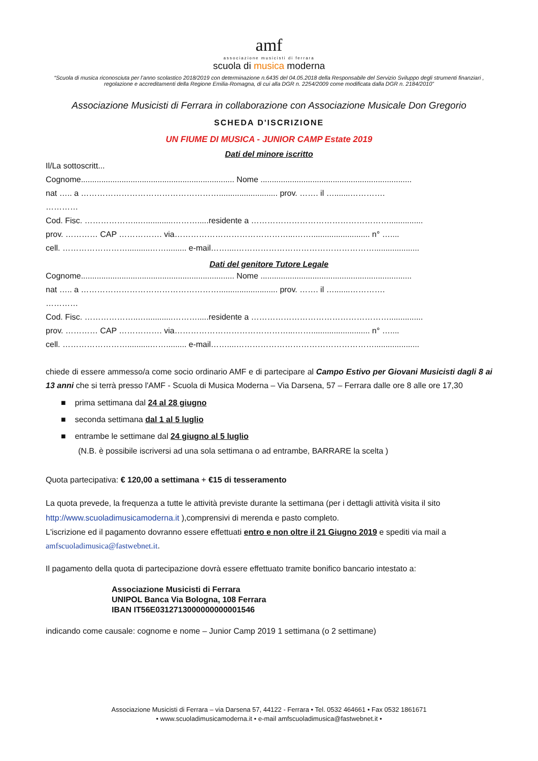amf
associazione musicisti di ferrara
scuola di musica moderna
“Scuola di musica riconosciuta per l’anno scolastico 2018/2019 con determinazione n.6435 del 04.05.2018 della Responsabile del Servizio Sviluppo degli strumenti finanziari , regolazione e accreditamenti della Regione Emilia-Romagna, di cui alla DGR n. 2254/2009 come modificata dalla DGR n. 2184/2010”
Associazione Musicisti di Ferrara in collaborazione con Associazione Musicale Don Gregorio
SCHEDA D'ISCRIZIONE
UN FIUME DI MUSICA - JUNIOR CAMP Estate 2019
Dati del minore iscritto
Il/La sottoscritt...
Cognome.................................................................... Nome ...................................................................
nat ….. a …………………………………………….......................... prov. ……. il ….......………….
…………
Cod. Fisc. ………………..…............……….....residente a ……………………………………………...............
prov. ………… CAP ……………. via……………………………………...…….......................... n° …....
cell. ……………………..........……......... e-mail……....……………………………………………....................
Dati del genitore Tutore Legale
Cognome.................................................................... Nome ...................................................................
nat ….. a …………………………………………….......................... prov. ……. il ….......………….
…………
Cod. Fisc. ………………..…............……….....residente a ……………………………………………...............
prov. ………… CAP ……………. via……………………………………...…….......................... n° …....
cell. ……………………..........……......... e-mail……....……………………………………………....................
chiede di essere ammesso/a come socio ordinario AMF e di partecipare al Campo Estivo per Giovani Musicisti dagli 8 ai 13 anni che si terrà presso l'AMF - Scuola di Musica Moderna – Via Darsena, 57 – Ferrara dalle ore 8 alle ore 17,30
■ prima settimana dal 24 al 28 giugno
■ seconda settimana dal 1 al 5 luglio
■ entrambe le settimane dal 24 giugno al 5 luglio
(N.B. è possibile iscriversi ad una sola settimana o ad entrambe, BARRARE la scelta )
Quota partecipativa: € 120,00 a settimana + €15 di tesseramento
La quota prevede, la frequenza a tutte le attività previste durante la settimana (per i dettagli attività visita il sito http://www.scuoladimusicamoderna.it ),comprensivi di merenda e pasto completo.
L'iscrizione ed il pagamento dovranno essere effettuati entro e non oltre il 21 Giugno 2019 e spediti via mail a amfscuoladimusica@fastwebnet.it.
Il pagamento della quota di partecipazione dovrà essere effettuato tramite bonifico bancario intestato a:
Associazione Musicisti di Ferrara
UNIPOL Banca Via Bologna, 108 Ferrara
IBAN IT56E0312713000000000001546
indicando come causale: cognome e nome – Junior Camp 2019 1 settimana (o 2 settimane)
Associazione Musicisti di Ferrara – via Darsena 57, 44122 - Ferrara • Tel. 0532 464661 • Fax 0532 1861671
• www.scuoladimusicamoderna.it • e-mail amfscuoladimusica@fastwebnet.it •